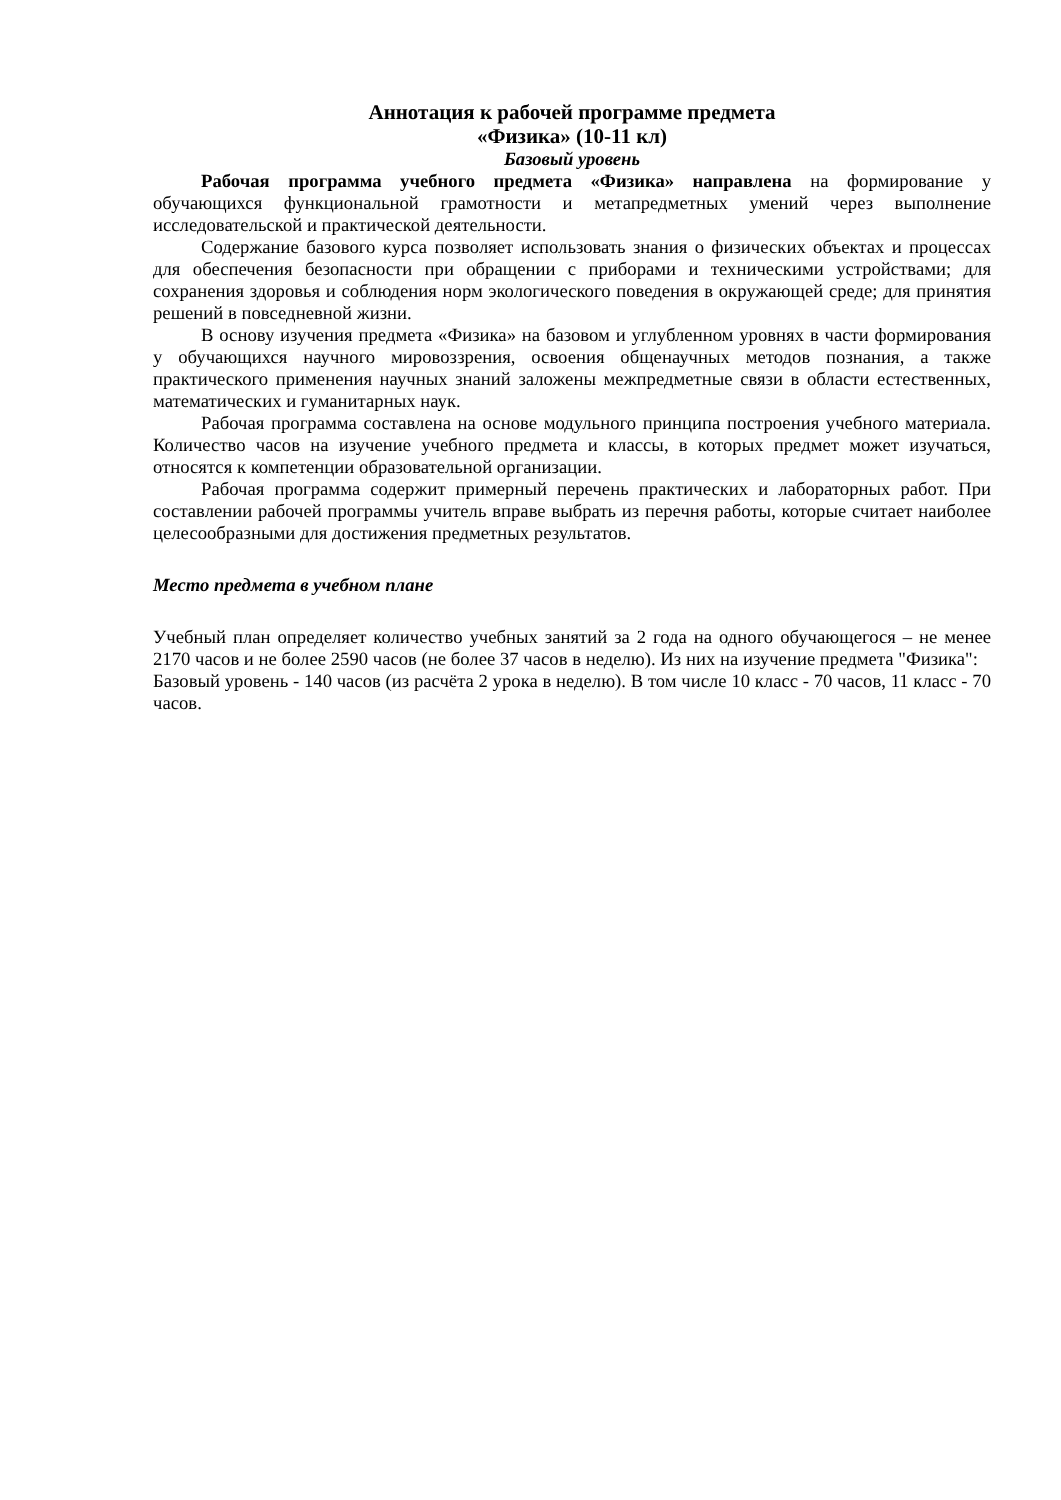Аннотация к рабочей программе предмета
«Физика» (10-11 кл)
Базовый уровень
Рабочая программа учебного предмета «Физика» направлена на формирование у обучающихся функциональной грамотности и метапредметных умений через выполнение исследовательской и практической деятельности.
Содержание базового курса позволяет использовать знания о физических объектах и процессах для обеспечения безопасности при обращении с приборами и техническими устройствами; для сохранения здоровья и соблюдения норм экологического поведения в окружающей среде; для принятия решений в повседневной жизни.
В основу изучения предмета «Физика» на базовом и углубленном уровнях в части формирования у обучающихся научного мировоззрения, освоения общенаучных методов познания, а также практического применения научных знаний заложены межпредметные связи в области естественных, математических и гуманитарных наук.
Рабочая программа составлена на основе модульного принципа построения учебного материала. Количество часов на изучение учебного предмета и классы, в которых предмет может изучаться, относятся к компетенции образовательной организации.
Рабочая программа содержит примерный перечень практических и лабораторных работ. При составлении рабочей программы учитель вправе выбрать из перечня работы, которые считает наиболее целесообразными для достижения предметных результатов.
Место предмета в учебном плане
Учебный план определяет количество учебных занятий за 2 года на одного обучающегося – не менее 2170 часов и не более 2590 часов (не более 37 часов в неделю). Из них на изучение предмета "Физика":
Базовый уровень - 140 часов (из расчёта 2 урока в неделю). В том числе 10 класс - 70 часов, 11 класс - 70 часов.